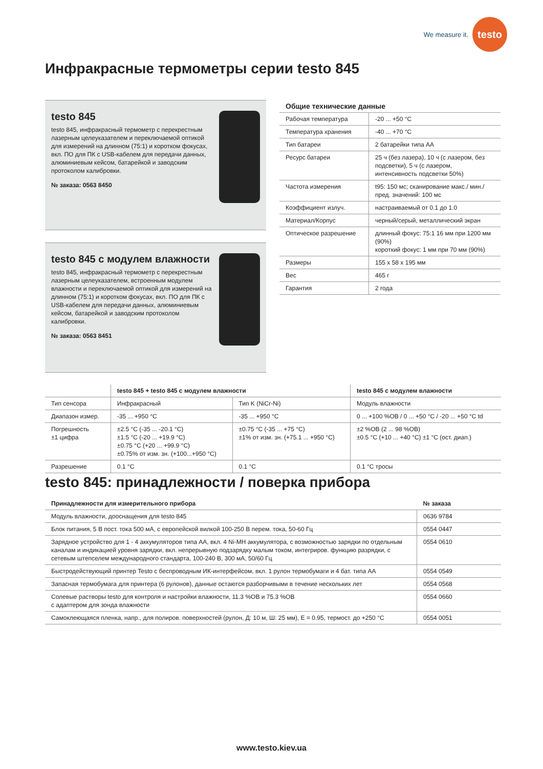We measure it.
testo
Инфракрасные термометры серии testo 845
testo 845
testo 845, инфракрасный термометр с перекрестным лазерным целеуказателем и переключаемой оптикой для измерений на длинном (75:1) и коротком фокусах, вкл. ПО для ПК с USB-кабелем для передачи данных, алюминиевым кейсом, батарейкой и заводским протоколом калибровки.
№ заказа: 0563 8450
testo 845 с модулем влажности
testo 845, инфракрасный термометр с перекрестным лазерным целеуказателем, встроенным модулем влажности и переключаемой оптикой для измерений на длинном (75:1) и коротком фокусах, вкл. ПО для ПК с USB-кабелем для передачи данных, алюминиевым кейсом, батарейкой и заводским протоколом калибровки.
№ заказа: 0563 8451
| Общие технические данные | |
| --- | --- |
| Рабочая температура | -20 ... +50 °C |
| Температура хранения | -40 ... +70 °C |
| Тип батареи | 2 батарейки типа АА |
| Ресурс батареи | 25 ч (без лазера), 10 ч (с лазером, без подсветки), 5 ч (с лазером, интенсивность подсветки 50%) |
| Частота измерения | t95: 150 мс; сканирование макс./ мин./ пред. значений: 100 мс |
| Коэффициент излуч. | настраиваемый от 0.1 до 1.0 |
| Материал/Корпус | черный/серый, металлический экран |
| Оптическое разрешение | длинный фокус: 75:1 16 мм при 1200 мм (90%) короткий фокус: 1 мм при 70 мм (90%) |
| Размеры | 155 x 58 x 195 мм |
| Вес | 465 г |
| Гарантия | 2 года |
| | testo 845 + testo 845 с модулем влажности | | testo 845 с модулем влажности |
| --- | --- | --- | --- |
| Тип сенсора | Инфракрасный | Тип K (NiCr-Ni) | Модуль влажности |
| Диапазон измер. | -35 ... +950 °C | -35 ... +950 °C | 0 ... +100 %ОВ / 0 ... +50 °C / -20 ... +50 °C td |
| Погрешность ±1 цифра | ±2.5 °C (-35 ... -20.1 °C) ±1.5 °C (-20 ... +19.9 °C) ±0.75 °C (+20 ... +99.9 °C) ±0.75% от изм. зн. (+100...+950 °C) | ±0.75 °C (-35 ... +75 °C) ±1% от изм. зн. (+75.1 ... +950 °C) | ±2 %ОВ (2 ... 98 %ОВ) ±0.5 °C (+10 ... +40 °C) ±1 °C (ост. диап.) |
| Разрешение | 0.1 °C | 0.1 °C | 0.1 °C тросы |
testo 845: принадлежности / поверка прибора
| Принадлежности для измерительного прибора | № заказа |
| --- | --- |
| Модуль влажности, дооснащения для testo 845 | 0636 9784 |
| Блок питания, 5 В пост. тока 500 мА, с европейской вилкой 100-250 В перем. тока, 50-60 Гц | 0554 0447 |
| Зарядное устройство для 1 - 4 аккумуляторов типа АА, вкл. 4 Ni-MH аккумулятора, с возможностью зарядки по отдельным каналам и индикацией уровня зарядки, вкл. непрерывную подзарядку малым током, интегриров. функцию разрядки, с сетевым штепселем международного стандарта, 100-240 В, 300 мА, 50/60 Гц | 0554 0610 |
| Быстродействующий принтер Testo с беспроводным ИК-интерфейсом, вкл. 1 рулон термобумаги и 4 бат. типа АА | 0554 0549 |
| Запасная термобумага для принтера (6 рулонов), данные остаются разборчивыми в течение нескольких лет | 0554 0568 |
| Солевые растворы testo для контроля и настройки влажности, 11.3 %ОВ и 75.3 %ОВ с адаптером для зонда влажности | 0554 0660 |
| Самоклеющаяся пленка, напр., для полиров. поверхностей (рулон, Д: 10 м, Ш: 25 мм), E = 0.95, термост. до +250 °C | 0554 0051 |
www.testo.kiev.ua